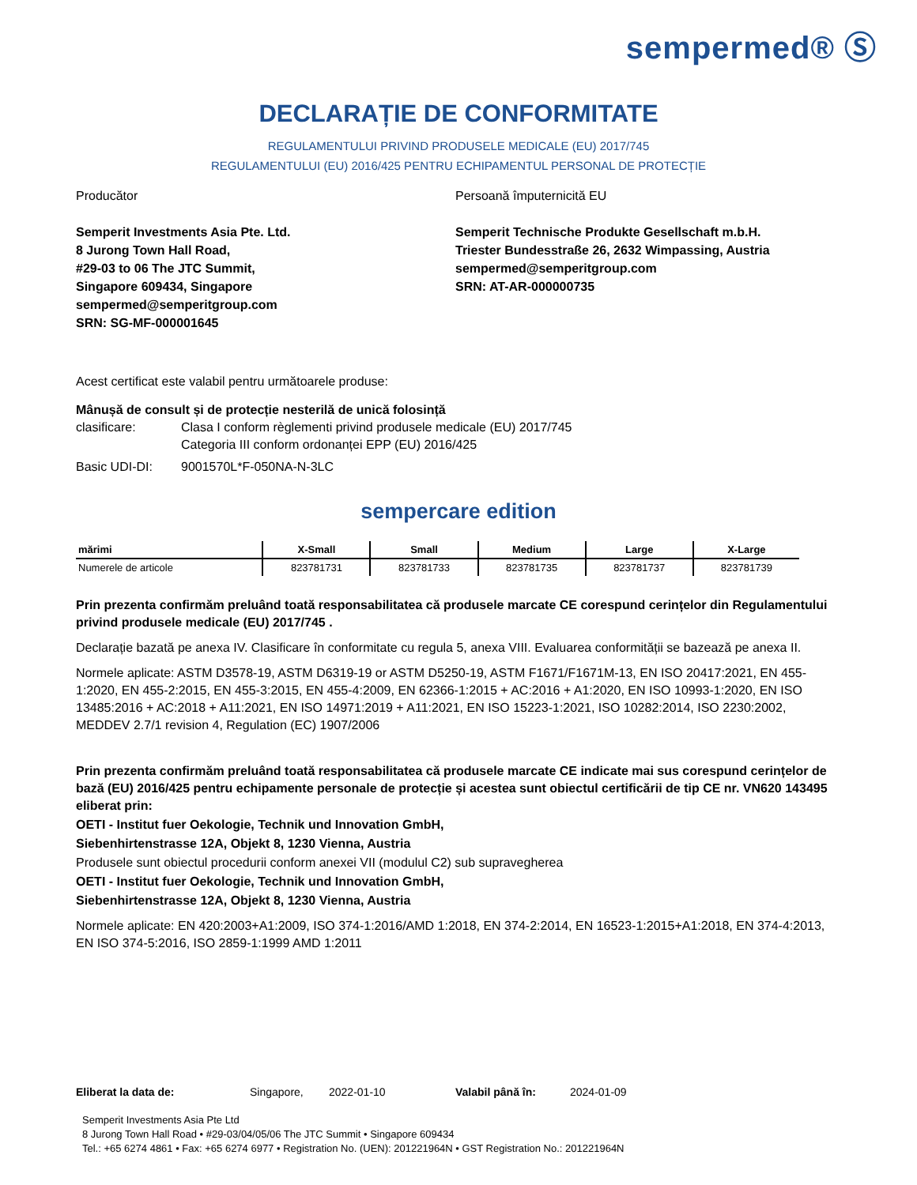sempermed® Ⓢ
DECLARAȚIE DE CONFORMITATE
REGULAMENTULUI PRIVIND PRODUSELE MEDICALE (EU) 2017/745
REGULAMENTULUI (EU) 2016/425 PENTRU ECHIPAMENTUL PERSONAL DE PROTECȚIE
Producător
Semperit Investments Asia Pte. Ltd.
8 Jurong Town Hall Road,
#29-03 to 06 The JTC Summit,
Singapore 609434, Singapore
sempermed@semperitgroup.com
SRN: SG-MF-000001645
Persoană împuternicită EU
Semperit Technische Produkte Gesellschaft m.b.H.
Triester Bundesstraße 26, 2632 Wimpassing, Austria
sempermed@semperitgroup.com
SRN: AT-AR-000000735
Acest certificat este valabil pentru următoarele produse:
Mânușă de consult și de protecție nesterilă de unică folosință
clasificare: Clasa I conform règlementi privind produsele medicale (EU) 2017/745
Categoria III conform ordonanței EPP (EU) 2016/425
Basic UDI-DI: 9001570L*F-050NA-N-3LC
sempercare edition
| mărimi | X-Small | Small | Medium | Large | X-Large |
| --- | --- | --- | --- | --- | --- |
| Numerele de articole | 823781731 | 823781733 | 823781735 | 823781737 | 823781739 |
Prin prezenta confirmăm preluând toată responsabilitatea că produsele marcate CE corespund cerințelor din Regulamentului privind produsele medicale (EU) 2017/745 .
Declarație bazată pe anexa IV. Clasificare în conformitate cu regula 5, anexa VIII. Evaluarea conformității se bazează pe anexa II.
Normele aplicate: ASTM D3578-19, ASTM D6319-19 or ASTM D5250-19, ASTM F1671/F1671M-13, EN ISO 20417:2021, EN 455-1:2020, EN 455-2:2015, EN 455-3:2015, EN 455-4:2009, EN 62366-1:2015 + AC:2016 + A1:2020, EN ISO 10993-1:2020, EN ISO 13485:2016 + AC:2018 + A11:2021, EN ISO 14971:2019 + A11:2021, EN ISO 15223-1:2021, ISO 10282:2014, ISO 2230:2002, MEDDEV 2.7/1 revision 4, Regulation (EC) 1907/2006
Prin prezenta confirmăm preluând toată responsabilitatea că produsele marcate CE indicate mai sus corespund cerințelor de bază (EU) 2016/425 pentru echipamente personale de protecție și acestea sunt obiectul certificării de tip CE nr. VN620 143495 eliberat prin:
OETI - Institut fuer Oekologie, Technik und Innovation GmbH,
Siebenhirtenstrasse 12A, Objekt 8, 1230 Vienna, Austria
Produsele sunt obiectul procedurii conform anexei VII (modulul C2) sub supravegherea
OETI - Institut fuer Oekologie, Technik und Innovation GmbH,
Siebenhirtenstrasse 12A, Objekt 8, 1230 Vienna, Austria
Normele aplicate: EN 420:2003+A1:2009, ISO 374-1:2016/AMD 1:2018, EN 374-2:2014, EN 16523-1:2015+A1:2018, EN 374-4:2013, EN ISO 374-5:2016, ISO 2859-1:1999 AMD 1:2011
Eliberat la data de: Singapore, 2022-01-10 Valabil până în: 2024-01-09
Semperit Investments Asia Pte Ltd
8 Jurong Town Hall Road • #29-03/04/05/06 The JTC Summit • Singapore 609434
Tel.: +65 6274 4861 • Fax: +65 6274 6977 • Registration No. (UEN): 201221964N • GST Registration No.: 201221964N